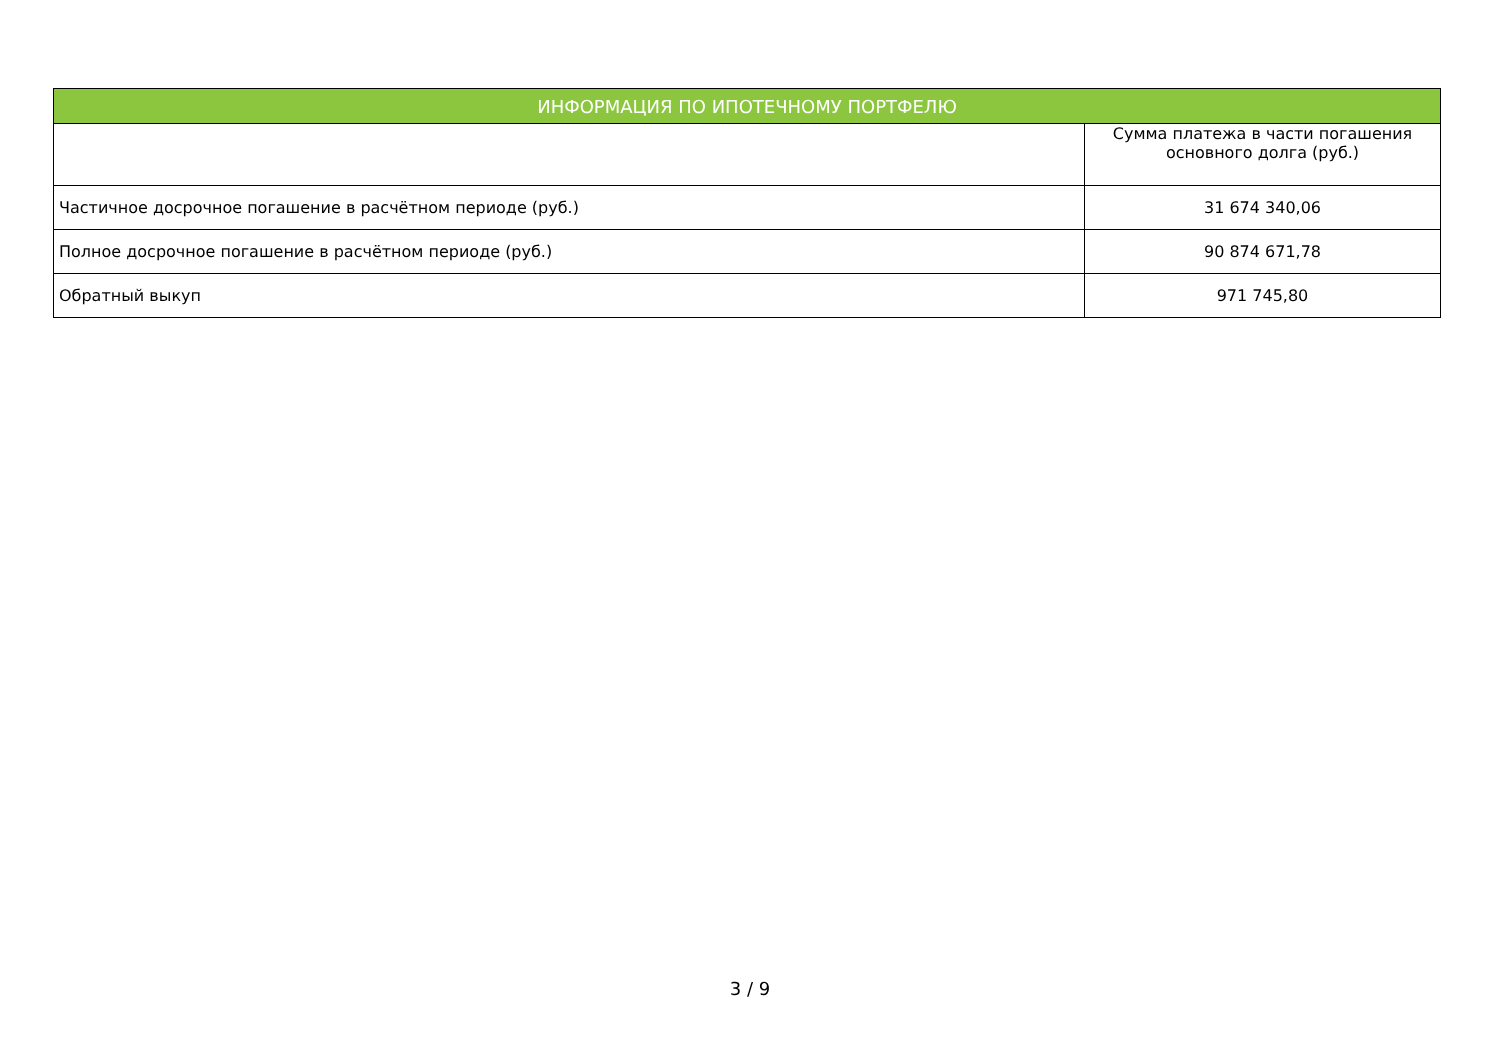| ИНФОРМАЦИЯ ПО ИПОТЕЧНОМУ ПОРТФЕЛЮ | |
| --- | --- |
| | Сумма платежа в части погашения основного долга (руб.) |
| Частичное досрочное погашение в расчётном периоде (руб.) | 31 674 340,06 |
| Полное досрочное погашение в расчётном периоде (руб.) | 90 874 671,78 |
| Обратный выкуп | 971 745,80 |
3 / 9